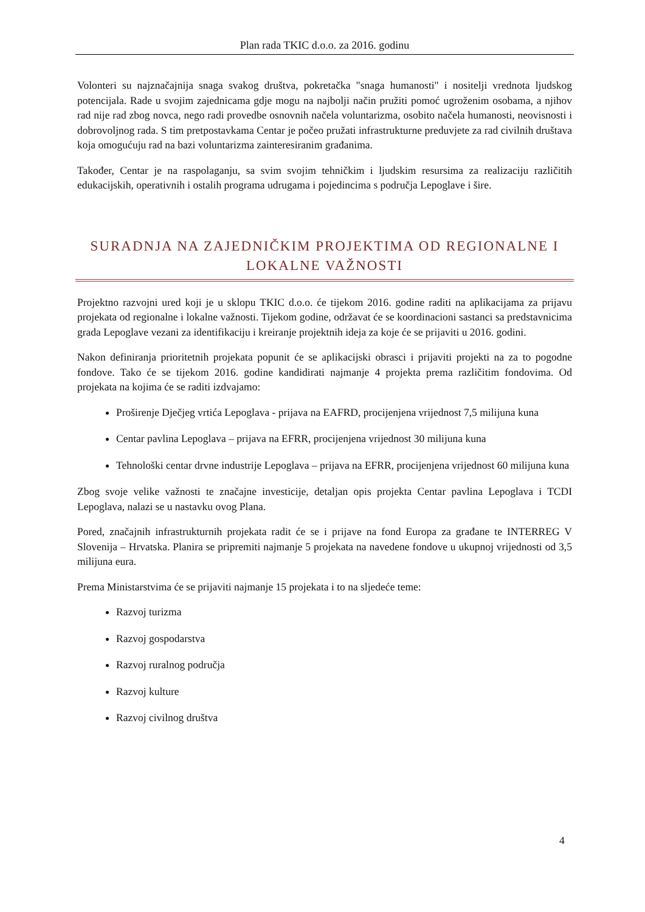Plan rada TKIC d.o.o. za 2016. godinu
Volonteri su najznačajnija snaga svakog društva, pokretačka "snaga humanosti" i nositelji vrednota ljudskog potencijala. Rade u svojim zajednicama gdje mogu na najbolji način pružiti pomoć ugroženim osobama, a njihov rad nije rad zbog novca, nego radi provedbe osnovnih načela voluntarizma, osobito načela humanosti, neovisnosti i dobrovoljnog rada. S tim pretpostavkama Centar je počeo pružati infrastrukturne preduvjete za rad civilnih društava koja omogućuju rad na bazi voluntarizma zainteresiranim građanima.
Također, Centar je na raspolaganju, sa svim svojim tehničkim i ljudskim resursima za realizaciju različitih edukacijskih, operativnih i ostalih programa udrugama i pojedincima s područja Lepoglave i šire.
SURADNJA NA ZAJEDNIČKIM PROJEKTIMA OD REGIONALNE I LOKALNE VAŽNOSTI
Projektno razvojni ured koji je u sklopu TKIC d.o.o. će tijekom 2016. godine raditi na aplikacijama za prijavu projekata od regionalne i lokalne važnosti. Tijekom godine, održavat će se koordinacioni sastanci sa predstavnicima grada Lepoglave vezani za identifikaciju i kreiranje projektnih ideja za koje će se prijaviti u 2016. godini.
Nakon definiranja prioritetnih projekata popunit će se aplikacijski obrasci i prijaviti projekti na za to pogodne fondove. Tako će se tijekom 2016. godine kandidirati najmanje 4 projekta prema različitim fondovima. Od projekata na kojima će se raditi izdvajamo:
Proširenje Dječjeg vrtića Lepoglava - prijava na EAFRD, procijenjena vrijednost 7,5 milijuna kuna
Centar pavlina Lepoglava – prijava na EFRR, procijenjena vrijednost 30 milijuna kuna
Tehnološki centar drvne industrije Lepoglava – prijava na EFRR, procijenjena vrijednost 60 milijuna kuna
Zbog svoje velike važnosti te značajne investicije, detaljan opis projekta Centar pavlina Lepoglava i TCDI Lepoglava, nalazi se u nastavku ovog Plana.
Pored, značajnih infrastrukturnih projekata radit će se i prijave na fond Europa za građane te INTERREG V Slovenija – Hrvatska. Planira se pripremiti najmanje 5 projekata na navedene fondove u ukupnoj vrijednosti od 3,5 milijuna eura.
Prema Ministarstvima će se prijaviti najmanje 15 projekata i to na sljedeće teme:
Razvoj turizma
Razvoj gospodarstva
Razvoj ruralnog područja
Razvoj kulture
Razvoj civilnog društva
4